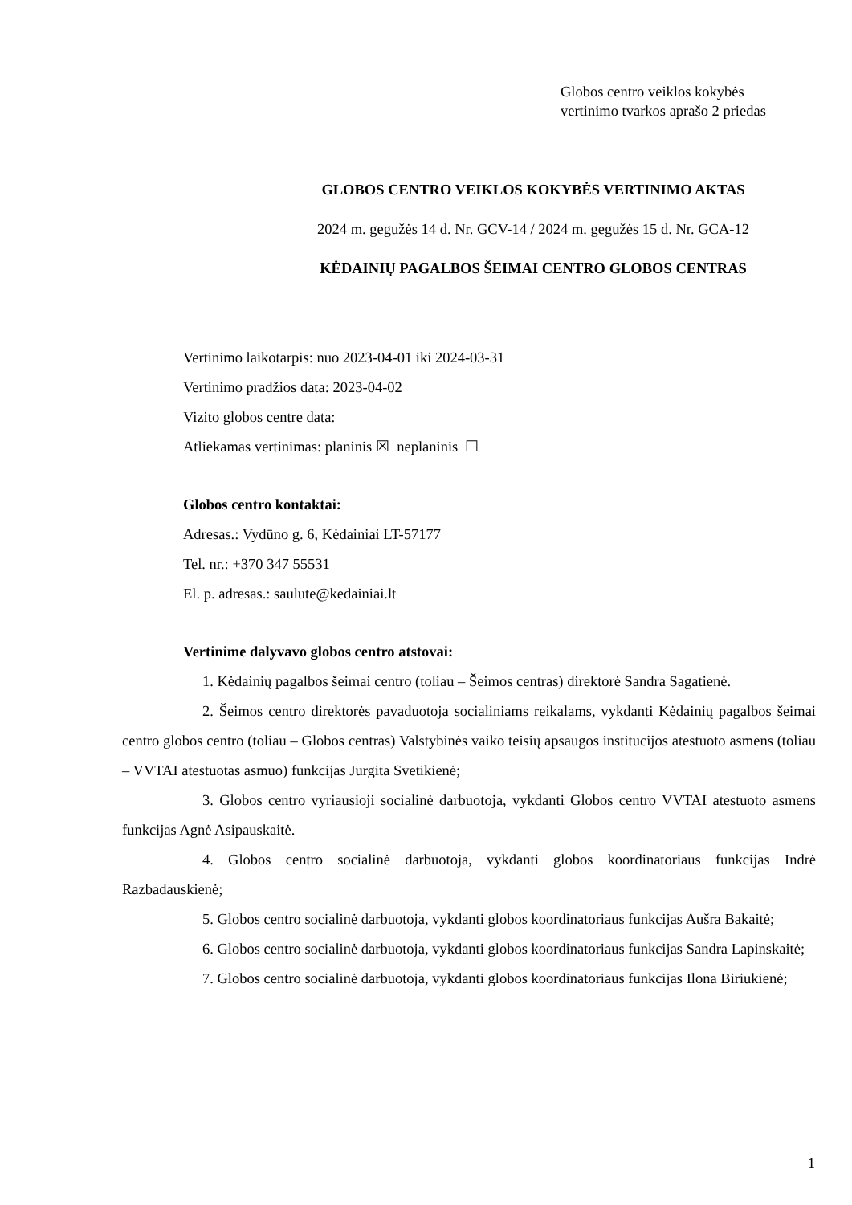Globos centro veiklos kokybės
vertinimo tvarkos aprašo 2 priedas
GLOBOS CENTRO VEIKLOS KOKYBĖS VERTINIMO AKTAS
2024 m. gegužės 14 d. Nr. GCV-14 / 2024 m. gegužės 15 d. Nr. GCA-12
KĖDAINIŲ PAGALBOS ŠEIMAI CENTRO GLOBOS CENTRAS
Vertinimo laikotarpis: nuo 2023-04-01 iki 2024-03-31
Vertinimo pradžios data: 2023-04-02
Vizito globos centre data:
Atliekamas vertinimas: planinis ☒ neplaninis ☐
Globos centro kontaktai:
Adresas.: Vydūno g. 6, Kėdainiai LT-57177
Tel. nr.: +370 347 55531
El. p. adresas.: saulute@kedainiai.lt
Vertinime dalyvavo globos centro atstovai:
1. Kėdainių pagalbos šeimai centro (toliau – Šeimos centras) direktorė Sandra Sagatienė.
2. Šeimos centro direktorės pavaduotoja socialiniams reikalams, vykdanti Kėdainių pagalbos šeimai centro globos centro (toliau – Globos centras) Valstybinės vaiko teisių apsaugos institucijos atestuoto asmens (toliau – VVTAI atestuotas asmuo) funkcijas Jurgita Svetikienė;
3. Globos centro vyriausioji socialinė darbuotoja, vykdanti Globos centro VVTAI atestuoto asmens funkcijas Agnė Asipauskaitė.
4. Globos centro socialinė darbuotoja, vykdanti globos koordinatoriaus funkcijas Indrė Razbadauskienė;
5. Globos centro socialinė darbuotoja, vykdanti globos koordinatoriaus funkcijas Aušra Bakaitė;
6. Globos centro socialinė darbuotoja, vykdanti globos koordinatoriaus funkcijas Sandra Lapinskaitė;
7. Globos centro socialinė darbuotoja, vykdanti globos koordinatoriaus funkcijas Ilona Biriukienė;
1